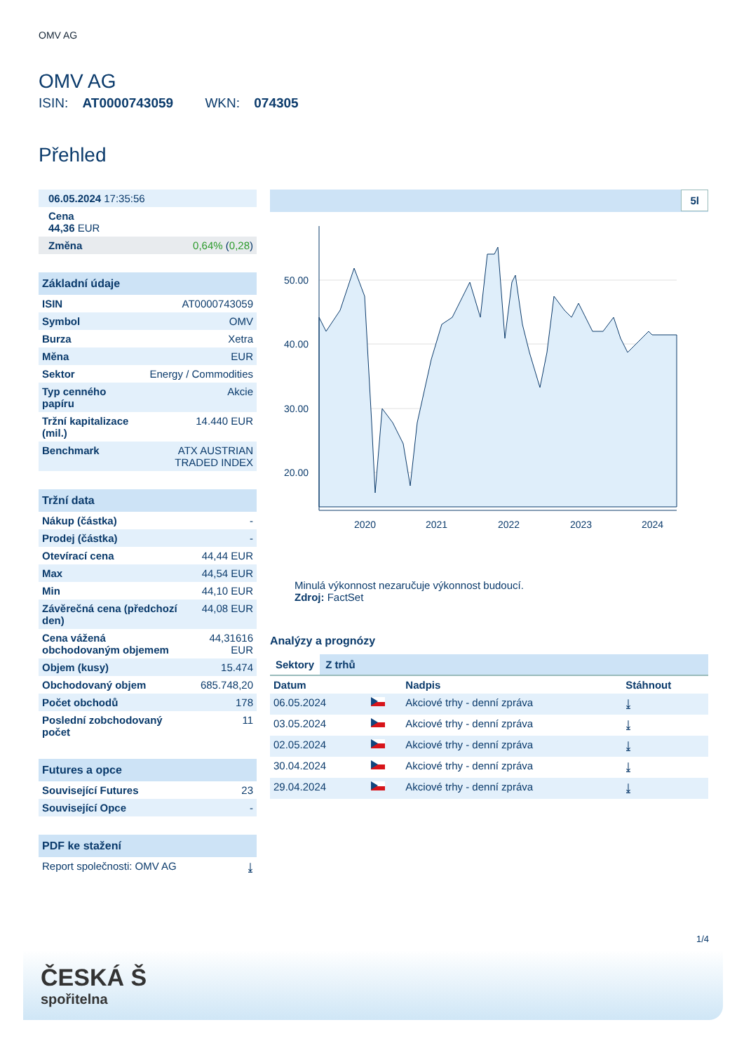OMV AG
OMV AG
ISIN: AT0000743059 WKN: 074305
Přehled
| 06.05.2024 17:35:56 | |
| Cena 44,36 EUR | |
| Změna | 0,64% ( 0,28 ) |
| Základní údaje | |
| --- | --- |
| ISIN | AT0000743059 |
| Symbol | OMV |
| Burza | Xetra |
| Měna | EUR |
| Sektor | Energy / Commodities |
| Typ cenného papíru | Akcie |
| Tržní kapitalizace (mil.) | 14.440 EUR |
| Benchmark | ATX AUSTRIAN TRADED INDEX |
| Tržní data | |
| --- | --- |
| Nákup (částka) | - |
| Prodej (částka) | - |
| Otevírací cena | 44,44 EUR |
| Max | 44,54 EUR |
| Min | 44,10 EUR |
| Závěrečná cena (předchozí den) | 44,08 EUR |
| Cena vážená obchodovaným objemem | 44,31616 EUR |
| Objem (kusy) | 15.474 |
| Obchodovaný objem | 685.748,20 |
| Počet obchodů | 178 |
| Poslední zobchodovaný počet | 11 |
| Futures a opce | |
| --- | --- |
| Související Futures | 23 |
| Související Opce | - |
| PDF ke stažení | |
| --- | --- |
| Report společnosti: OMV AG | ⤓ |
5l
50.00
40.00
30.00
20.00
2020
2021
2022
2023
2024
Minulá výkonnost nezaručuje výkonnost budoucí.
Zdroj: FactSet
Analýzy a prognózy
Sektory Z trhů
| Datum | | Nadpis | Stáhnout |
| --- | --- | --- | --- |
| 06.05.2024 | | Akciové trhy - denní zpráva | ⤓ |
| 03.05.2024 | | Akciové trhy - denní zpráva | ⤓ |
| 02.05.2024 | | Akciové trhy - denní zpráva | ⤓ |
| 30.04.2024 | | Akciové trhy - denní zpráva | ⤓ |
| 29.04.2024 | | Akciové trhy - denní zpráva | ⤓ |
1/4
ČESKÁ Š
spořitelna